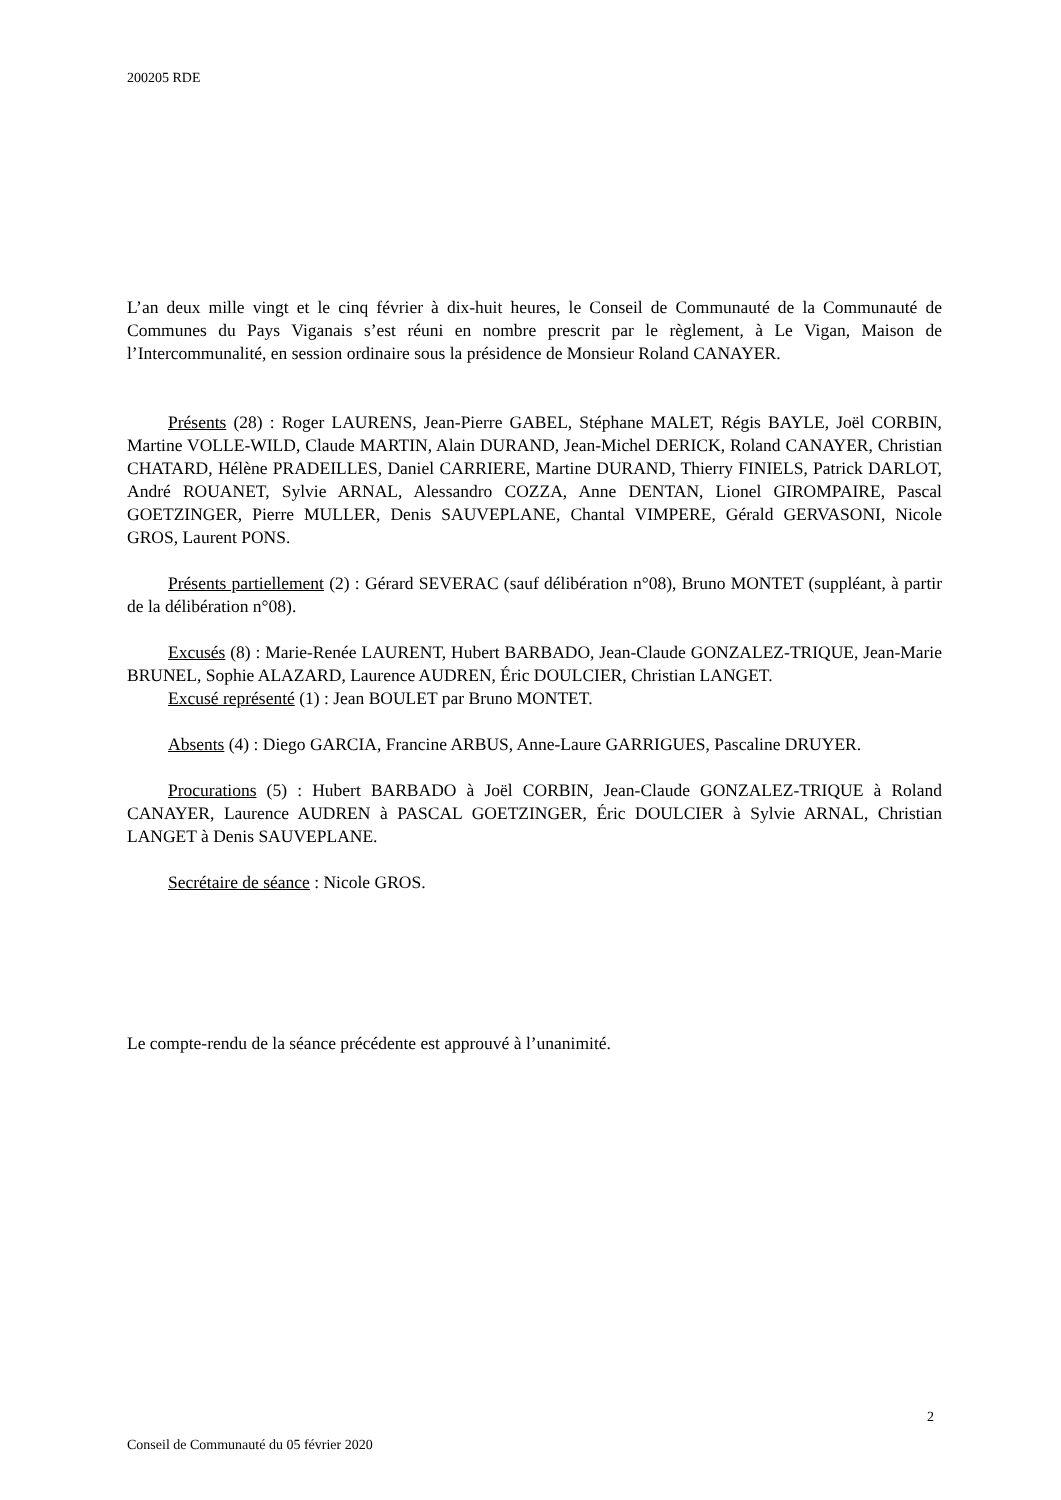200205 RDE
L’an deux mille vingt et le cinq février à dix-huit heures, le Conseil de Communauté de la Communauté de Communes du Pays Viganais s’est réuni en nombre prescrit par le règlement, à Le Vigan, Maison de l’Intercommunalité, en session ordinaire sous la présidence de Monsieur Roland CANAYER.
Présents (28) : Roger LAURENS, Jean-Pierre GABEL, Stéphane MALET, Régis BAYLE, Joël CORBIN, Martine VOLLE-WILD, Claude MARTIN, Alain DURAND, Jean-Michel DERICK, Roland CANAYER, Christian CHATARD, Hélène PRADEILLES, Daniel CARRIERE, Martine DURAND, Thierry FINIELS, Patrick DARLOT, André ROUANET, Sylvie ARNAL, Alessandro COZZA, Anne DENTAN, Lionel GIROMPAIRE, Pascal GOETZINGER, Pierre MULLER, Denis SAUVEPLANE, Chantal VIMPERE, Gérald GERVASONI, Nicole GROS, Laurent PONS.
Présents partiellement (2) : Gérard SEVERAC (sauf délibération n°08), Bruno MONTET (suppléant, à partir de la délibération n°08).
Excusés (8) : Marie-Renée LAURENT, Hubert BARBADO, Jean-Claude GONZALEZ-TRIQUE, Jean-Marie BRUNEL, Sophie ALAZARD, Laurence AUDREN, Éric DOULCIER, Christian LANGET.
Excusé représenté (1) : Jean BOULET par Bruno MONTET.
Absents (4) : Diego GARCIA, Francine ARBUS, Anne-Laure GARRIGUES, Pascaline DRUYER.
Procurations (5) : Hubert BARBADO à Joël CORBIN, Jean-Claude GONZALEZ-TRIQUE à Roland CANAYER, Laurence AUDREN à PASCAL GOETZINGER, Éric DOULCIER à Sylvie ARNAL, Christian LANGET à Denis SAUVEPLANE.
Secrétaire de séance : Nicole GROS.
Le compte-rendu de la séance précédente est approuvé à l’unanimité.
2
Conseil de Communauté du 05 février 2020